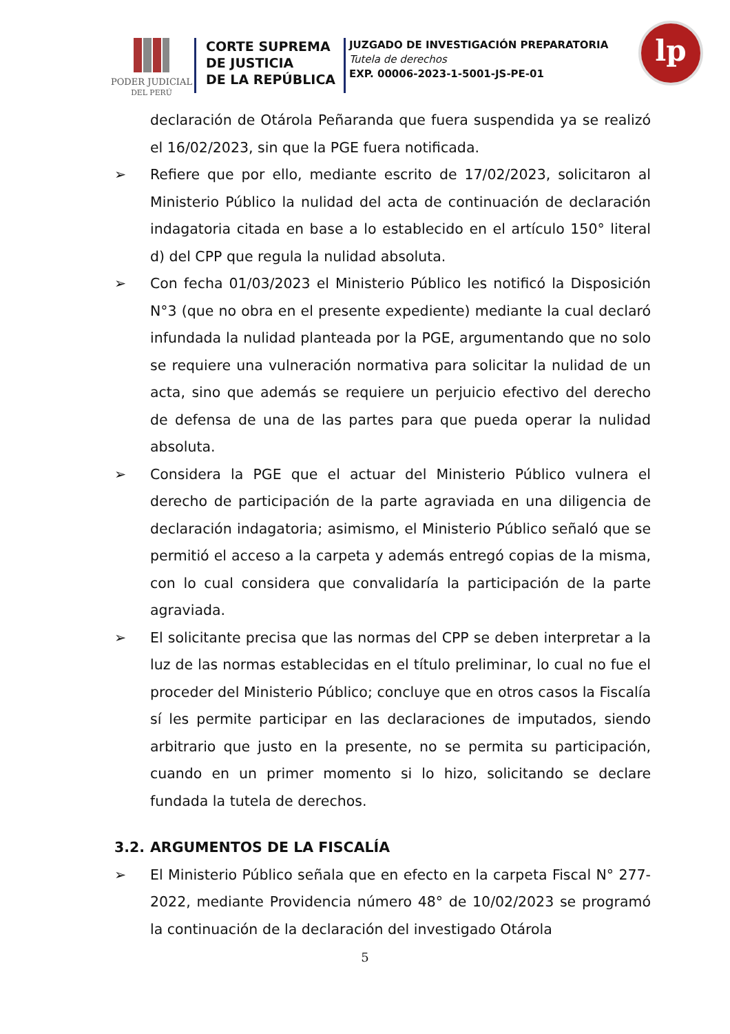PODER JUDICIAL
DEL PERÚ
CORTE SUPREMA
DE JUSTICIA
DE LA REPÚBLICA
JUZGADO DE INVESTIGACIÓN PREPARATORIA
Tutela de derechos
EXP. 00006-2023-1-5001-JS-PE-01
lp
declaración de Otárola Peñaranda que fuera suspendida ya se realizó el 16/02/2023, sin que la PGE fuera notificada.
➢ Refiere que por ello, mediante escrito de 17/02/2023, solicitaron al Ministerio Público la nulidad del acta de continuación de declaración indagatoria citada en base a lo establecido en el artículo 150° literal d) del CPP que regula la nulidad absoluta.
➢ Con fecha 01/03/2023 el Ministerio Público les notificó la Disposición N°3 (que no obra en el presente expediente) mediante la cual declaró infundada la nulidad planteada por la PGE, argumentando que no solo se requiere una vulneración normativa para solicitar la nulidad de un acta, sino que además se requiere un perjuicio efectivo del derecho de defensa de una de las partes para que pueda operar la nulidad absoluta.
➢ Considera la PGE que el actuar del Ministerio Público vulnera el derecho de participación de la parte agraviada en una diligencia de declaración indagatoria; asimismo, el Ministerio Público señaló que se permitió el acceso a la carpeta y además entregó copias de la misma, con lo cual considera que convalidaría la participación de la parte agraviada.
➢ El solicitante precisa que las normas del CPP se deben interpretar a la luz de las normas establecidas en el título preliminar, lo cual no fue el proceder del Ministerio Público; concluye que en otros casos la Fiscalía sí les permite participar en las declaraciones de imputados, siendo arbitrario que justo en la presente, no se permita su participación, cuando en un primer momento si lo hizo, solicitando se declare fundada la tutela de derechos.
3.2. ARGUMENTOS DE LA FISCALÍA
➢ El Ministerio Público señala que en efecto en la carpeta Fiscal N° 277-2022, mediante Providencia número 48° de 10/02/2023 se programó la continuación de la declaración del investigado Otárola
5